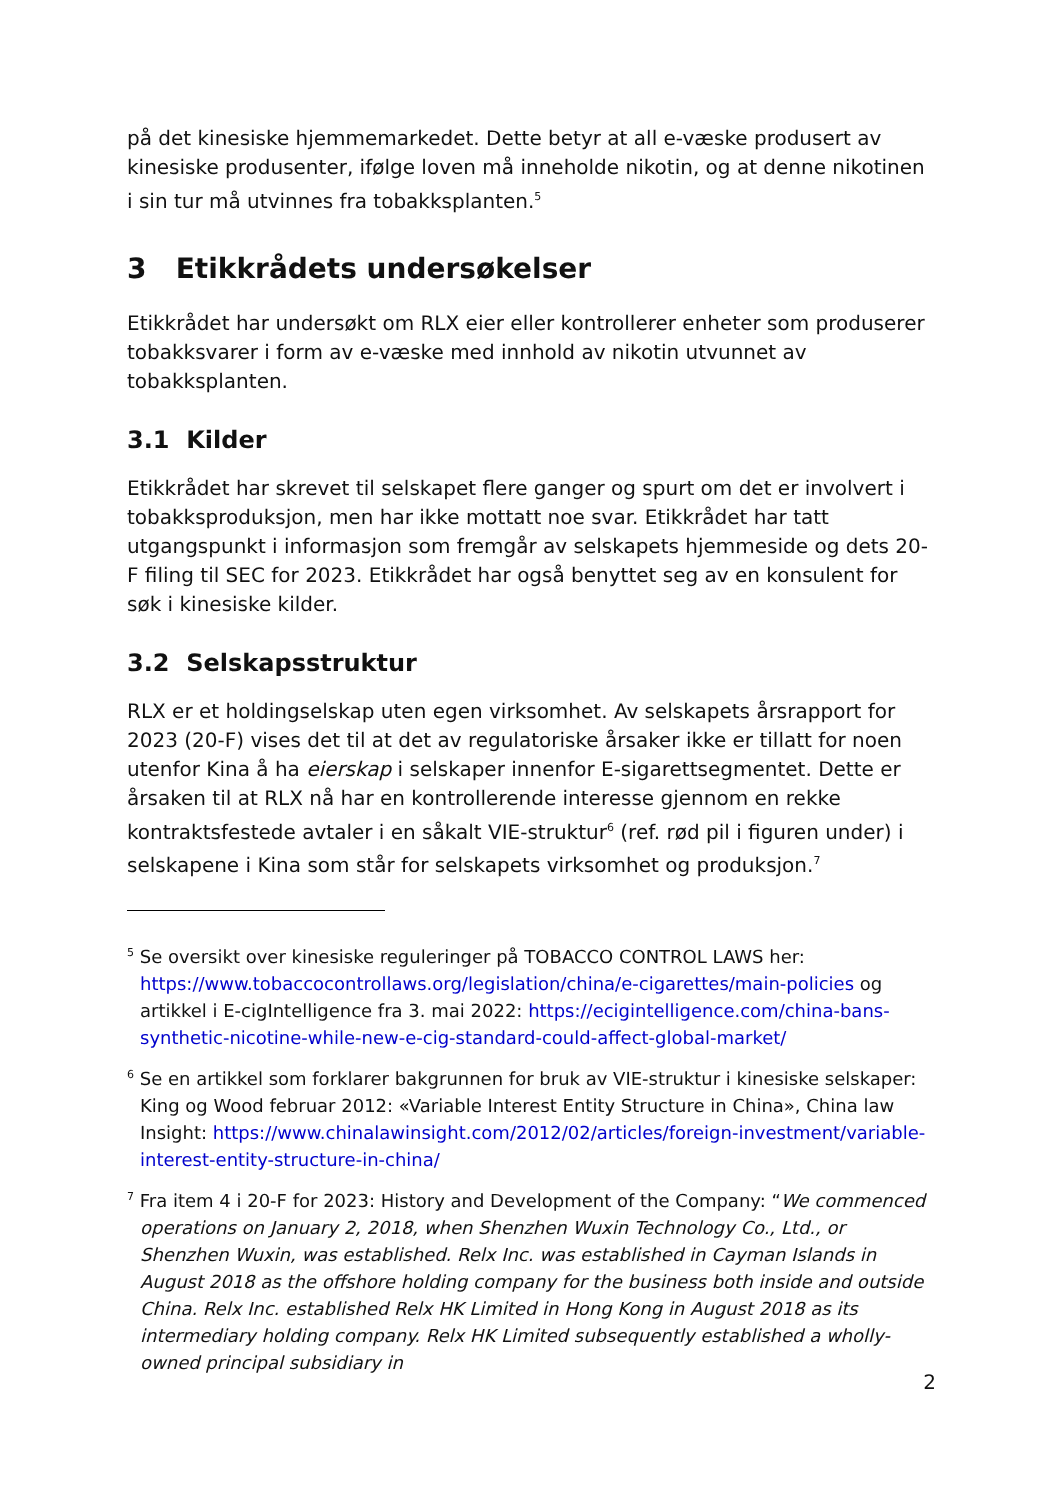på det kinesiske hjemmemarkedet. Dette betyr at all e-væske produsert av kinesiske produsenter, ifølge loven må inneholde nikotin, og at denne nikotinen i sin tur må utvinnes fra tobakksplanten.<sup>5</sup>
3 Etikkrådets undersøkelser
Etikkrådet har undersøkt om RLX eier eller kontrollerer enheter som produserer tobakksvarer i form av e-væske med innhold av nikotin utvunnet av tobakksplanten.
3.1 Kilder
Etikkrådet har skrevet til selskapet flere ganger og spurt om det er involvert i tobakksproduksjon, men har ikke mottatt noe svar. Etikkrådet har tatt utgangspunkt i informasjon som fremgår av selskapets hjemmeside og dets 20-F filing til SEC for 2023. Etikkrådet har også benyttet seg av en konsulent for søk i kinesiske kilder.
3.2 Selskapsstruktur
RLX er et holdingselskap uten egen virksomhet. Av selskapets årsrapport for 2023 (20-F) vises det til at det av regulatoriske årsaker ikke er tillatt for noen utenfor Kina å ha eierskap i selskaper innenfor E-sigarettsegmentet. Dette er årsaken til at RLX nå har en kontrollerende interesse gjennom en rekke kontraktsfestede avtaler i en såkalt VIE-struktur<sup>6</sup> (ref. rød pil i figuren under) i selskapene i Kina som står for selskapets virksomhet og produksjon.<sup>7</sup>
<sup>5</sup> Se oversikt over kinesiske reguleringer på TOBACCO CONTROL LAWS her: https://www.tobaccocontrollaws.org/legislation/china/e-cigarettes/main-policies og artikkel i E-cigIntelligence fra 3. mai 2022: https://ecigintelligence.com/china-bans-synthetic-nicotine-while-new-e-cig-standard-could-affect-global-market/
<sup>6</sup> Se en artikkel som forklarer bakgrunnen for bruk av VIE-struktur i kinesiske selskaper: King og Wood februar 2012: «Variable Interest Entity Structure in China», China law Insight: https://www.chinalawinsight.com/2012/02/articles/foreign-investment/variable-interest-entity-structure-in-china/
<sup>7</sup> Fra item 4 i 20-F for 2023: History and Development of the Company: “We commenced operations on January 2, 2018, when Shenzhen Wuxin Technology Co., Ltd., or Shenzhen Wuxin, was established. Relx Inc. was established in Cayman Islands in August 2018 as the offshore holding company for the business both inside and outside China. Relx Inc. established Relx HK Limited in Hong Kong in August 2018 as its intermediary holding company. Relx HK Limited subsequently established a wholly-owned principal subsidiary in
2